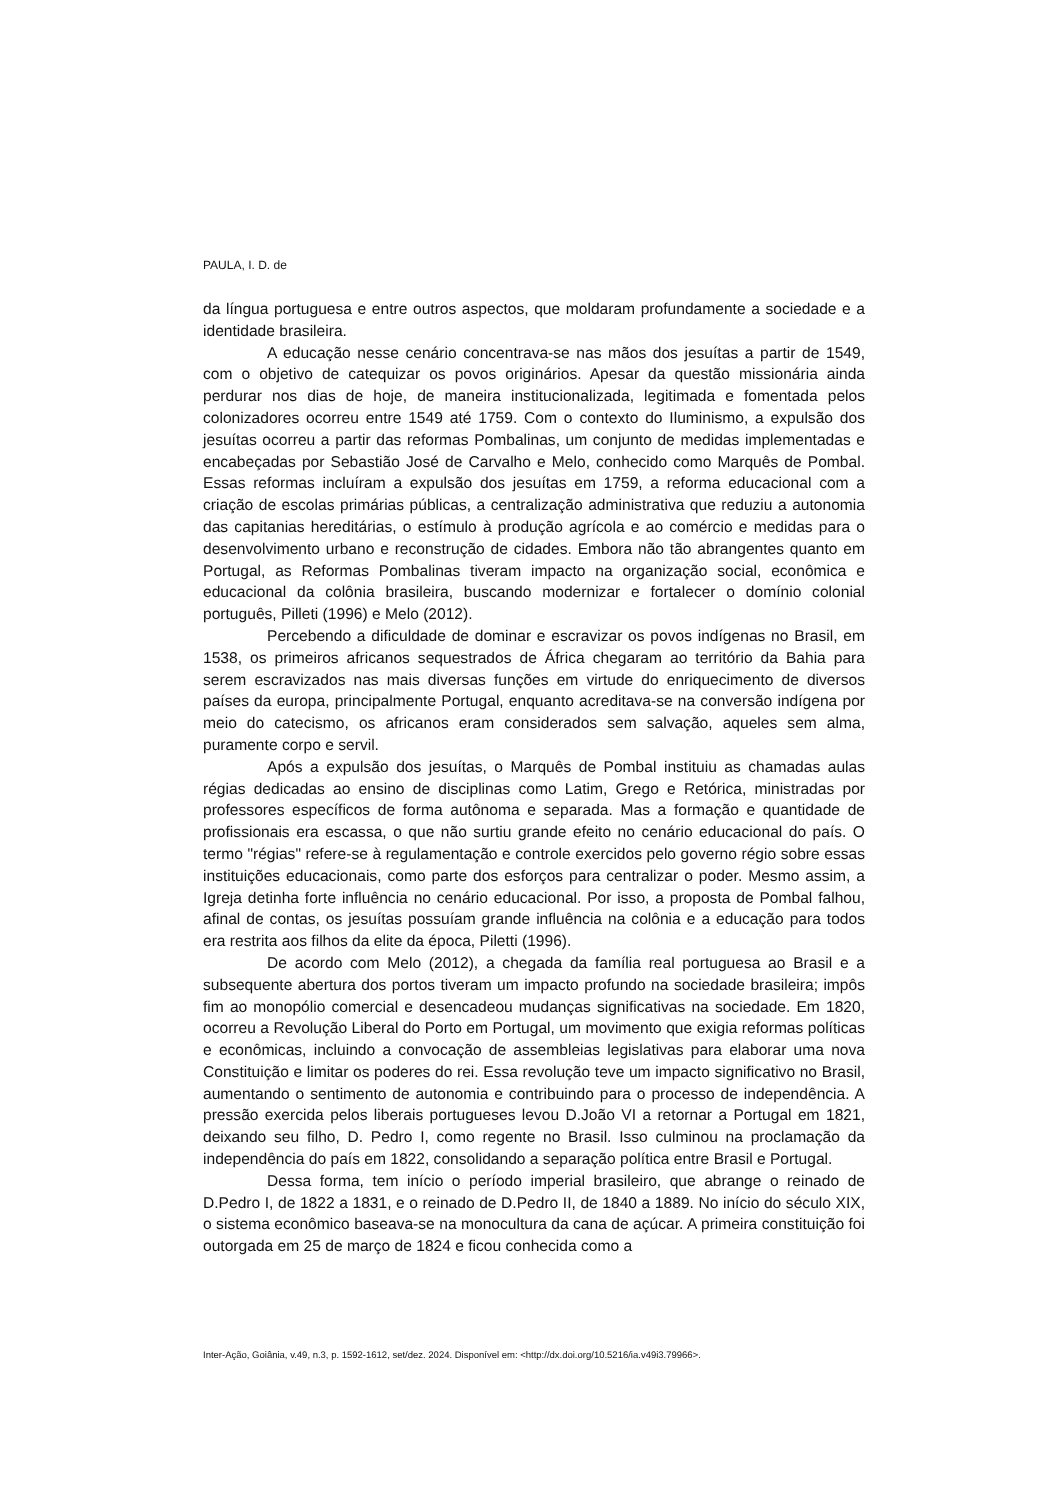PAULA, I. D. de
da língua portuguesa e entre outros aspectos, que moldaram profundamente a sociedade e a identidade brasileira.
A educação nesse cenário concentrava-se nas mãos dos jesuítas a partir de 1549, com o objetivo de catequizar os povos originários. Apesar da questão missionária ainda perdurar nos dias de hoje, de maneira institucionalizada, legitimada e fomentada pelos colonizadores ocorreu entre 1549 até 1759. Com o contexto do Iluminismo, a expulsão dos jesuítas ocorreu a partir das reformas Pombalinas, um conjunto de medidas implementadas e encabeçadas por Sebastião José de Carvalho e Melo, conhecido como Marquês de Pombal. Essas reformas incluíram a expulsão dos jesuítas em 1759, a reforma educacional com a criação de escolas primárias públicas, a centralização administrativa que reduziu a autonomia das capitanias hereditárias, o estímulo à produção agrícola e ao comércio e medidas para o desenvolvimento urbano e reconstrução de cidades. Embora não tão abrangentes quanto em Portugal, as Reformas Pombalinas tiveram impacto na organização social, econômica e educacional da colônia brasileira, buscando modernizar e fortalecer o domínio colonial português, Pilleti (1996) e Melo (2012).
Percebendo a dificuldade de dominar e escravizar os povos indígenas no Brasil, em 1538, os primeiros africanos sequestrados de África chegaram ao território da Bahia para serem escravizados nas mais diversas funções em virtude do enriquecimento de diversos países da europa, principalmente Portugal, enquanto acreditava-se na conversão indígena por meio do catecismo, os africanos eram considerados sem salvação, aqueles sem alma, puramente corpo e servil.
Após a expulsão dos jesuítas, o Marquês de Pombal instituiu as chamadas aulas régias dedicadas ao ensino de disciplinas como Latim, Grego e Retórica, ministradas por professores específicos de forma autônoma e separada. Mas a formação e quantidade de profissionais era escassa, o que não surtiu grande efeito no cenário educacional do país. O termo "régias" refere-se à regulamentação e controle exercidos pelo governo régio sobre essas instituições educacionais, como parte dos esforços para centralizar o poder. Mesmo assim, a Igreja detinha forte influência no cenário educacional. Por isso, a proposta de Pombal falhou, afinal de contas, os jesuítas possuíam grande influência na colônia e a educação para todos era restrita aos filhos da elite da época, Piletti (1996).
De acordo com Melo (2012), a chegada da família real portuguesa ao Brasil e a subsequente abertura dos portos tiveram um impacto profundo na sociedade brasileira; impôs fim ao monopólio comercial e desencadeou mudanças significativas na sociedade. Em 1820, ocorreu a Revolução Liberal do Porto em Portugal, um movimento que exigia reformas políticas e econômicas, incluindo a convocação de assembleias legislativas para elaborar uma nova Constituição e limitar os poderes do rei. Essa revolução teve um impacto significativo no Brasil, aumentando o sentimento de autonomia e contribuindo para o processo de independência. A pressão exercida pelos liberais portugueses levou D.João VI a retornar a Portugal em 1821, deixando seu filho, D. Pedro I, como regente no Brasil. Isso culminou na proclamação da independência do país em 1822, consolidando a separação política entre Brasil e Portugal.
Dessa forma, tem início o período imperial brasileiro, que abrange o reinado de D.Pedro I, de 1822 a 1831, e o reinado de D.Pedro II, de 1840 a 1889. No início do século XIX, o sistema econômico baseava-se na monocultura da cana de açúcar. A primeira constituição foi outorgada em 25 de março de 1824 e ficou conhecida como a
Inter-Ação, Goiânia, v.49, n.3, p. 1592-1612, set/dez. 2024. Disponível em: <http://dx.doi.org/10.5216/ia.v49i3.79966>.